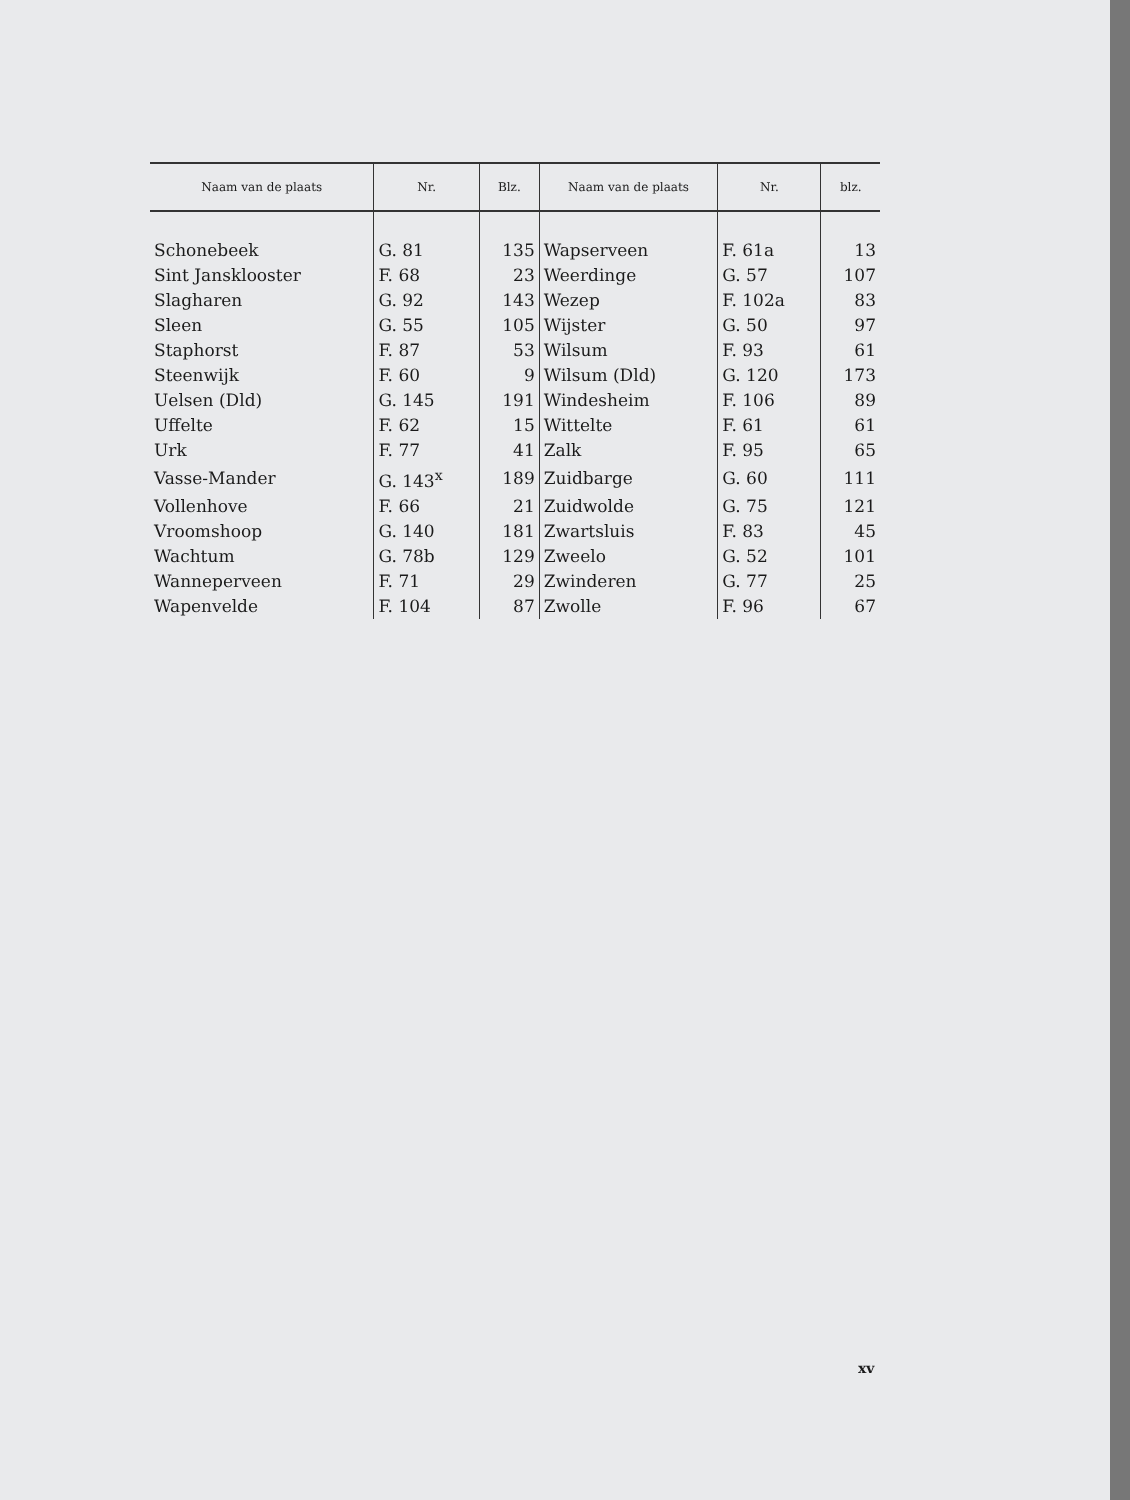| Naam van de plaats | Nr. | Blz. | Naam van de plaats | Nr. | blz. |
| --- | --- | --- | --- | --- | --- |
| Schonebeek | G. 81 | 135 | Wapserveen | F. 61a | 13 |
| Sint Jansklooster | F. 68 | 23 | Weerdinge | G. 57 | 107 |
| Slagharen | G. 92 | 143 | Wezep | F. 102a | 83 |
| Sleen | G. 55 | 105 | Wijster | G. 50 | 97 |
| Staphorst | F. 87 | 53 | Wilsum | F. 93 | 61 |
| Steenwijk | F. 60 | 9 | Wilsum (Dld) | G. 120 | 173 |
| Uelsen (Dld) | G. 145 | 191 | Windesheim | F. 106 | 89 |
| Uffelte | F. 62 | 15 | Wittelte | F. 61 | 61 |
| Urk | F. 77 | 41 | Zalk | F. 95 | 65 |
| Vasse-Mander | G. 143<sup>x</sup> | 189 | Zuidbarge | G. 60 | 111 |
| Vollenhove | F. 66 | 21 | Zuidwolde | G. 75 | 121 |
| Vroomshoop | G. 140 | 181 | Zwartsluis | F. 83 | 45 |
| Wachtum | G. 78b | 129 | Zweelo | G. 52 | 101 |
| Wanneperveen | F. 71 | 29 | Zwinderen | G. 77 | 25 |
| Wapenvelde | F. 104 | 87 | Zwolle | F. 96 | 67 |
xv